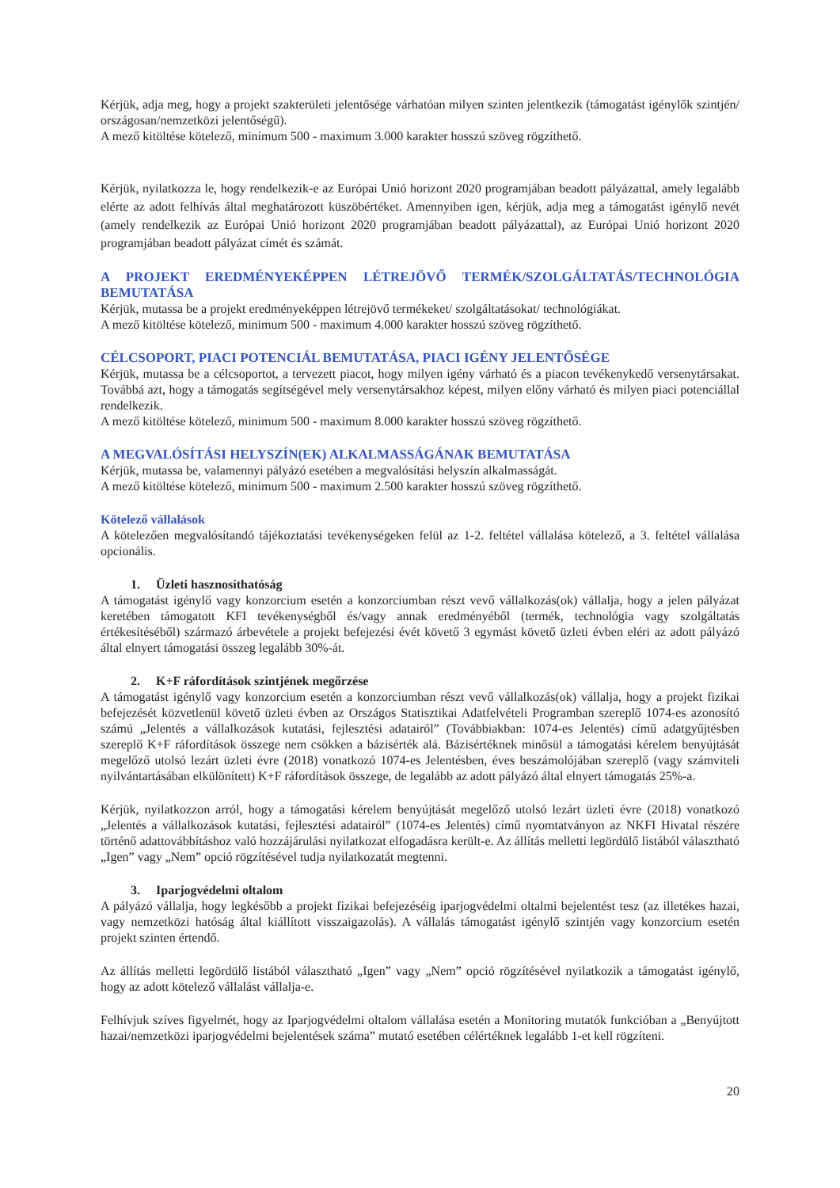Kérjük, adja meg, hogy a projekt szakterületi jelentősége várhatóan milyen szinten jelentkezik (támogatást igénylők szintjén/ országosan/nemzetközi jelentőségű).
A mező kitöltése kötelező, minimum 500 - maximum 3.000 karakter hosszú szöveg rögzíthető.
Kérjük, nyilatkozza le, hogy rendelkezik-e az Európai Unió horizont 2020 programjában beadott pályázattal, amely legalább elérte az adott felhívás által meghatározott küszöbértéket. Amennyiben igen, kérjük, adja meg a támogatást igénylő nevét (amely rendelkezik az Európai Unió horizont 2020 programjában beadott pályázattal), az Európai Unió horizont 2020 programjában beadott pályázat címét és számát.
A PROJEKT EREDMÉNYEKÉPPEN LÉTREJÖVŐ TERMÉK/SZOLGÁLTATÁS/TECHNOLÓGIA BEMUTATÁSA
Kérjük, mutassa be a projekt eredményeképpen létrejövő termékeket/ szolgáltatásokat/ technológiákat.
A mező kitöltése kötelező, minimum 500 - maximum 4.000 karakter hosszú szöveg rögzíthető.
CÉLCSOPORT, PIACI POTENCIÁL BEMUTATÁSA, PIACI IGÉNY JELENTŐSÉGE
Kérjük, mutassa be a célcsoportot, a tervezett piacot, hogy milyen igény várható és a piacon tevékenykedő versenytársakat. Továbbá azt, hogy a támogatás segítségével mely versenytársakhoz képest, milyen előny várható és milyen piaci potenciállal rendelkezik.
A mező kitöltése kötelező, minimum 500 - maximum 8.000 karakter hosszú szöveg rögzíthető.
A MEGVALÓSÍTÁSI HELYSZÍN(EK) ALKALMASSÁGÁNAK BEMUTATÁSA
Kérjük, mutassa be, valamennyi pályázó esetében a megvalósítási helyszín alkalmasságát.
A mező kitöltése kötelező, minimum 500 - maximum 2.500 karakter hosszú szöveg rögzíthető.
Kötelező vállalások
A kötelezően megvalósítandó tájékoztatási tevékenységeken felül az 1-2. feltétel vállalása kötelező, a 3. feltétel vállalása opcionális.
1. Üzleti hasznosíthatóság
A támogatást igénylő vagy konzorcium esetén a konzorciumban részt vevő vállalkozás(ok) vállalja, hogy a jelen pályázat keretében támogatott KFI tevékenységből és/vagy annak eredményéből (termék, technológia vagy szolgáltatás értékesítéséből) származó árbevétele a projekt befejezési évét követő 3 egymást követő üzleti évben eléri az adott pályázó által elnyert támogatási összeg legalább 30%-át.
2. K+F ráfordítások szintjének megőrzése
A támogatást igénylő vagy konzorcium esetén a konzorciumban részt vevő vállalkozás(ok) vállalja, hogy a projekt fizikai befejezését közvetlenül követő üzleti évben az Országos Statisztikai Adatfelvételi Programban szereplő 1074-es azonosító számú „Jelentés a vállalkozások kutatási, fejlesztési adatairól” (Továbbiakban: 1074-es Jelentés) című adatgyűjtésben szereplő K+F ráfordítások összege nem csökken a bázisérték alá. Bázisértéknek minősül a támogatási kérelem benyújtását megelőző utolsó lezárt üzleti évre (2018) vonatkozó 1074-es Jelentésben, éves beszámolójában szereplő (vagy számviteli nyilvántartásában elkülönített) K+F ráfordítások összege, de legalább az adott pályázó által elnyert támogatás 25%-a.
Kérjük, nyilatkozzon arról, hogy a támogatási kérelem benyújtását megelőző utolsó lezárt üzleti évre (2018) vonatkozó „Jelentés a vállalkozások kutatási, fejlesztési adatairól” (1074-es Jelentés) című nyomtatványon az NKFI Hivatal részére történő adattovábbításhoz való hozzájárulási nyilatkozat elfogadásra került-e. Az állítás melletti legördülő listából választható „Igen” vagy „Nem” opció rögzítésével tudja nyilatkozatát megtenni.
3. Iparjogvédelmi oltalom
A pályázó vállalja, hogy legkésőbb a projekt fizikai befejezéséig iparjogvédelmi oltalmi bejelentést tesz (az illetékes hazai, vagy nemzetközi hatóság által kiállított visszaigazolás). A vállalás támogatást igénylő szintjén vagy konzorcium esetén projekt szinten értendő.
Az állítás melletti legördülő listából választható „Igen” vagy „Nem” opció rögzítésével nyilatkozik a támogatást igénylő, hogy az adott kötelező vállalást vállalja-e.
Felhívjuk szíves figyelmét, hogy az Iparjogvédelmi oltalom vállalása esetén a Monitoring mutatók funkcióban a „Benyújtott hazai/nemzetközi iparjogvédelmi bejelentések száma” mutató esetében célértéknek legalább 1-et kell rögzíteni.
20